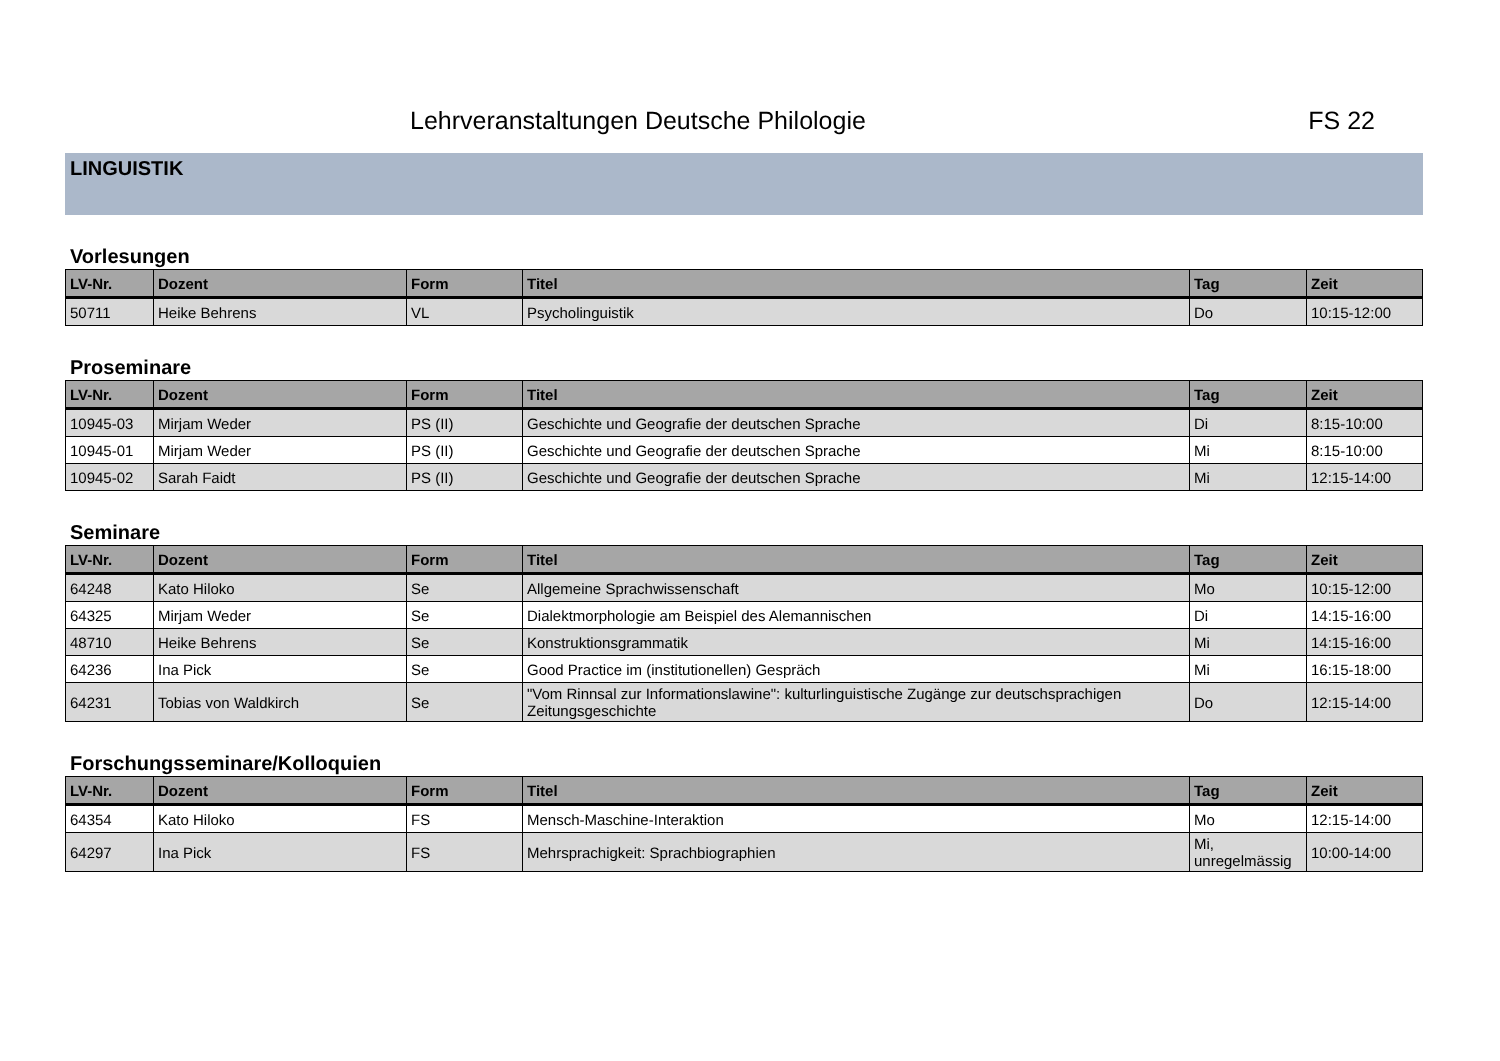Lehrveranstaltungen Deutsche Philologie FS 22
LINGUISTIK
Vorlesungen
| LV-Nr. | Dozent | Form | Titel | Tag | Zeit |
| --- | --- | --- | --- | --- | --- |
| 50711 | Heike Behrens | VL | Psycholinguistik | Do | 10:15-12:00 |
Proseminare
| LV-Nr. | Dozent | Form | Titel | Tag | Zeit |
| --- | --- | --- | --- | --- | --- |
| 10945-03 | Mirjam Weder | PS (II) | Geschichte und Geografie der deutschen Sprache | Di | 8:15-10:00 |
| 10945-01 | Mirjam Weder | PS (II) | Geschichte und Geografie der deutschen Sprache | Mi | 8:15-10:00 |
| 10945-02 | Sarah Faidt | PS (II) | Geschichte und Geografie der deutschen Sprache | Mi | 12:15-14:00 |
Seminare
| LV-Nr. | Dozent | Form | Titel | Tag | Zeit |
| --- | --- | --- | --- | --- | --- |
| 64248 | Kato Hiloko | Se | Allgemeine Sprachwissenschaft | Mo | 10:15-12:00 |
| 64325 | Mirjam Weder | Se | Dialektmorphologie am Beispiel des Alemannischen | Di | 14:15-16:00 |
| 48710 | Heike Behrens | Se | Konstruktionsgrammatik | Mi | 14:15-16:00 |
| 64236 | Ina Pick | Se | Good Practice im (institutionellen) Gespräch | Mi | 16:15-18:00 |
| 64231 | Tobias von Waldkirch | Se | "Vom Rinnsal zur Informationslawine": kulturlinguistische Zugänge zur deutschsprachigen Zeitungsgeschichte | Do | 12:15-14:00 |
Forschungsseminare/Kolloquien
| LV-Nr. | Dozent | Form | Titel | Tag | Zeit |
| --- | --- | --- | --- | --- | --- |
| 64354 | Kato Hiloko | FS | Mensch-Maschine-Interaktion | Mo | 12:15-14:00 |
| 64297 | Ina Pick | FS | Mehrsprachigkeit: Sprachbiographien | Mi, unregelmässig | 10:00-14:00 |